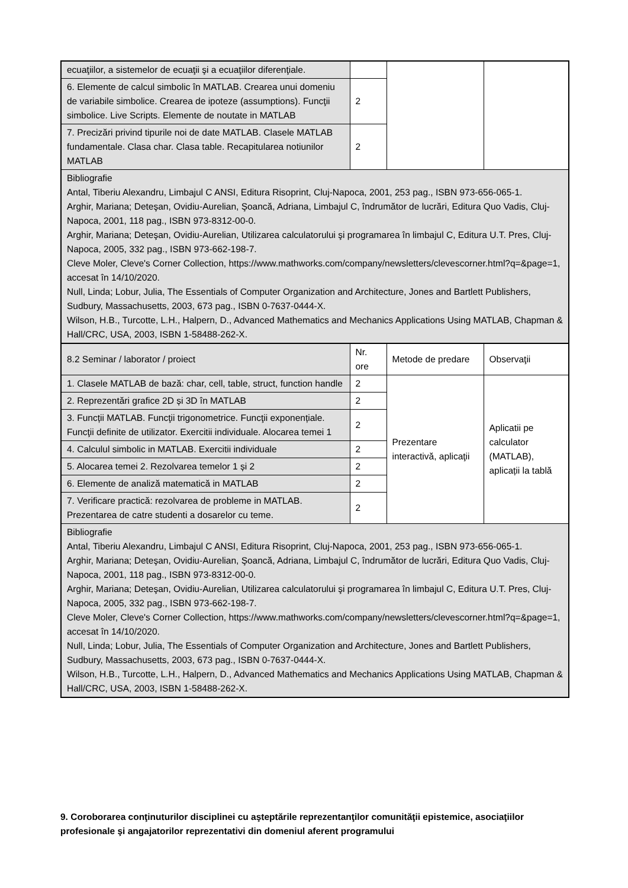| ecuaţiilor, a sistemelor de ecuaţii şi a ecuaţiilor diferenţiale. | | | |
| 6. Elemente de calcul simbolic în MATLAB. Crearea unui domeniu de variabile simbolice. Crearea de ipoteze (assumptions). Funcţii simbolice. Live Scripts. Elemente de noutate in MATLAB | 2 | | |
| 7. Precizări privind tipurile noi de date MATLAB. Clasele MATLAB fundamentale. Clasa char. Clasa table. Recapitularea notiunilor MATLAB | 2 | | |
| Bibliografie Antal, Tiberiu Alexandru, Limbajul C ANSI, Editura Risoprint, Cluj-Napoca, 2001, 253 pag., ISBN 973-656-065-1. Arghir, Mariana; Deteşan, Ovidiu-Aurelian, Şoancă, Adriana, Limbajul C, îndrumător de lucrări, Editura Quo Vadis, Cluj-Napoca, 2001, 118 pag., ISBN 973-8312-00-0. Arghir, Mariana; Deteşan, Ovidiu-Aurelian, Utilizarea calculatorului şi programarea în limbajul C, Editura U.T. Pres, Cluj-Napoca, 2005, 332 pag., ISBN 973-662-198-7. Cleve Moler, Cleve's Corner Collection, https://www.mathworks.com/company/newsletters/clevescorner.html?q=&page=1, accesat în 14/10/2020. Null, Linda; Lobur, Julia, The Essentials of Computer Organization and Architecture, Jones and Bartlett Publishers, Sudbury, Massachusetts, 2003, 673 pag., ISBN 0-7637-0444-X. Wilson, H.B., Turcotte, L.H., Halpern, D., Advanced Mathematics and Mechanics Applications Using MATLAB, Chapman & Hall/CRC, USA, 2003, ISBN 1-58488-262-X. | | | |
| 8.2 Seminar / laborator / proiect | Nr. ore | Metode de predare | Observaţii |
| 1. Clasele MATLAB de bază: char, cell, table, struct, function handle | 2 | Prezentare interactivă, aplicaţii | Aplicatii pe calculator (MATLAB), aplicații la tablă |
| 2. Reprezentări grafice 2D și 3D în MATLAB | 2 | | |
| 3. Funcții MATLAB. Funcţii trigonometrice. Funcţii exponențiale. Funcţii definite de utilizator. Exercitii individuale. Alocarea temei 1 | 2 | | |
| 4. Calculul simbolic in MATLAB. Exercitii individuale | 2 | | |
| 5. Alocarea temei 2. Rezolvarea temelor 1 și 2 | 2 | | |
| 6. Elemente de analiză matematică in MATLAB | 2 | | |
| 7. Verificare practică: rezolvarea de probleme in MATLAB. Prezentarea de catre studenti a dosarelor cu teme. | 2 | | |
| Bibliografie Antal, Tiberiu Alexandru, Limbajul C ANSI, Editura Risoprint, Cluj-Napoca, 2001, 253 pag., ISBN 973-656-065-1. Arghir, Mariana; Deteşan, Ovidiu-Aurelian, Şoancă, Adriana, Limbajul C, îndrumător de lucrări, Editura Quo Vadis, Cluj-Napoca, 2001, 118 pag., ISBN 973-8312-00-0. Arghir, Mariana; Deteşan, Ovidiu-Aurelian, Utilizarea calculatorului şi programarea în limbajul C, Editura U.T. Pres, Cluj-Napoca, 2005, 332 pag., ISBN 973-662-198-7. Cleve Moler, Cleve's Corner Collection, https://www.mathworks.com/company/newsletters/clevescorner.html?q=&page=1, accesat în 14/10/2020. Null, Linda; Lobur, Julia, The Essentials of Computer Organization and Architecture, Jones and Bartlett Publishers, Sudbury, Massachusetts, 2003, 673 pag., ISBN 0-7637-0444-X. Wilson, H.B., Turcotte, L.H., Halpern, D., Advanced Mathematics and Mechanics Applications Using MATLAB, Chapman & Hall/CRC, USA, 2003, ISBN 1-58488-262-X. | | | |
9. Coroborarea conţinuturilor disciplinei cu aşteptările reprezentanţilor comunităţii epistemice, asociaţiilor profesionale şi angajatorilor reprezentativi din domeniul aferent programului